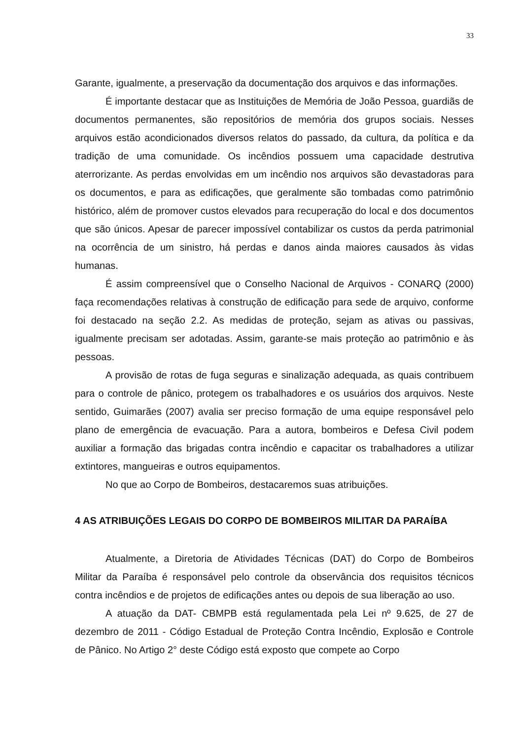33
Garante, igualmente, a preservação da documentação dos arquivos e das informações.
É importante destacar que as Instituições de Memória de João Pessoa, guardiãs de documentos permanentes, são repositórios de memória dos grupos sociais. Nesses arquivos estão acondicionados diversos relatos do passado, da cultura, da política e da tradição de uma comunidade. Os incêndios possuem uma capacidade destrutiva aterrorizante. As perdas envolvidas em um incêndio nos arquivos são devastadoras para os documentos, e para as edificações, que geralmente são tombadas como patrimônio histórico, além de promover custos elevados para recuperação do local e dos documentos que são únicos. Apesar de parecer impossível contabilizar os custos da perda patrimonial na ocorrência de um sinistro, há perdas e danos ainda maiores causados às vidas humanas.
É assim compreensível que o Conselho Nacional de Arquivos - CONARQ (2000) faça recomendações relativas à construção de edificação para sede de arquivo, conforme foi destacado na seção 2.2. As medidas de proteção, sejam as ativas ou passivas, igualmente precisam ser adotadas. Assim, garante-se mais proteção ao patrimônio e às pessoas.
A provisão de rotas de fuga seguras e sinalização adequada, as quais contribuem para o controle de pânico, protegem os trabalhadores e os usuários dos arquivos. Neste sentido, Guimarães (2007) avalia ser preciso formação de uma equipe responsável pelo plano de emergência de evacuação. Para a autora, bombeiros e Defesa Civil podem auxiliar a formação das brigadas contra incêndio e capacitar os trabalhadores a utilizar extintores, mangueiras e outros equipamentos.
No que ao Corpo de Bombeiros, destacaremos suas atribuições.
4 AS ATRIBUIÇÕES LEGAIS DO CORPO DE BOMBEIROS MILITAR DA PARAÍBA
Atualmente, a Diretoria de Atividades Técnicas (DAT) do Corpo de Bombeiros Militar da Paraíba é responsável pelo controle da observância dos requisitos técnicos contra incêndios e de projetos de edificações antes ou depois de sua liberação ao uso.
A atuação da DAT- CBMPB está regulamentada pela Lei nº 9.625, de 27 de dezembro de 2011 - Código Estadual de Proteção Contra Incêndio, Explosão e Controle de Pânico. No Artigo 2° deste Código está exposto que compete ao Corpo